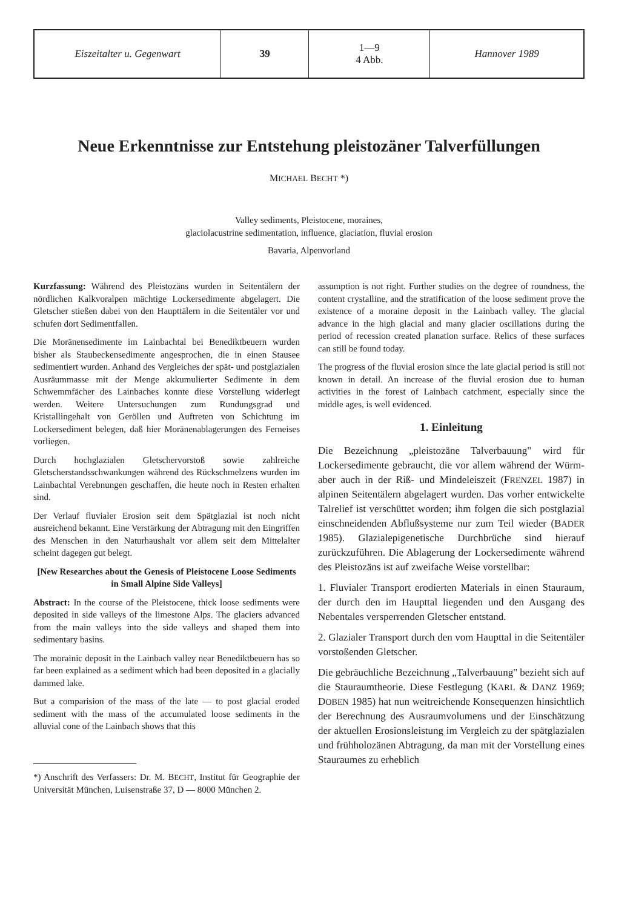| Eiszeitalter u. Gegenwart | 39 | 1—9 4 Abb. | Hannover 1989 |
Neue Erkenntnisse zur Entstehung pleistozäner Talverfüllungen
MICHAEL BECHT *)
Valley sediments, Pleistocene, moraines,
glaciolacustrine sedimentation, influence, glaciation, fluvial erosion
Bavaria, Alpenvorland
Kurzfassung: Während des Pleistozäns wurden in Seitentälern der nördlichen Kalkvoralpen mächtige Lockersedimente abgelagert. Die Gletscher stießen dabei von den Haupttälern in die Seitentäler vor und schufen dort Sedimentfallen.
Die Moränensedimente im Lainbachtal bei Benediktbeuern wurden bisher als Staubeckensedimente angesprochen, die in einen Stausee sedimentiert wurden. Anhand des Vergleiches der spät- und postglazialen Ausräummasse mit der Menge akkumulierter Sedimente in dem Schwemmfächer des Lainbaches konnte diese Vorstellung widerlegt werden. Weitere Untersuchungen zum Rundungsgrad und Kristallingehalt von Geröllen und Auftreten von Schichtung im Lockersediment belegen, daß hier Moränenablagerungen des Ferneises vorliegen.
Durch hochglazialen Gletschervorstoß sowie zahlreiche Gletscherstandsschwankungen während des Rückschmelzens wurden im Lainbachtal Verebnungen geschaffen, die heute noch in Resten erhalten sind.
Der Verlauf fluvialer Erosion seit dem Spätglazial ist noch nicht ausreichend bekannt. Eine Verstärkung der Abtragung mit den Eingriffen des Menschen in den Naturhaushalt vor allem seit dem Mittelalter scheint dagegen gut belegt.
[New Researches about the Genesis of Pleistocene Loose Sediments in Small Alpine Side Valleys]
Abstract: In the course of the Pleistocene, thick loose sediments were deposited in side valleys of the limestone Alps. The glaciers advanced from the main valleys into the side valleys and shaped them into sedimentary basins.
The morainic deposit in the Lainbach valley near Benediktbeuern has so far been explained as a sediment which had been deposited in a glacially dammed lake.
But a comparision of the mass of the late — to post glacial eroded sediment with the mass of the accumulated loose sediments in the alluvial cone of the Lainbach shows that this
*) Anschrift des Verfassers: Dr. M. BECHT, Institut für Geographie der Universität München, Luisenstraße 37, D — 8000 München 2.
assumption is not right. Further studies on the degree of roundness, the content crystalline, and the stratification of the loose sediment prove the existence of a moraine deposit in the Lainbach valley. The glacial advance in the high glacial and many glacier oscillations during the period of recession created planation surface. Relics of these surfaces can still be found today.
The progress of the fluvial erosion since the late glacial period is still not known in detail. An increase of the fluvial erosion due to human activities in the forest of Lainbach catchment, especially since the middle ages, is well evidenced.
1. Einleitung
Die Bezeichnung „pleistozäne Talverbauung" wird für Lockersedimente gebraucht, die vor allem während der Würm- aber auch in der Riß- und Mindeleiszeit (FRENZEL 1987) in alpinen Seitentälern abgelagert wurden. Das vorher entwickelte Talrelief ist verschüttet worden; ihm folgen die sich postglazial einschneidenden Abflußsysteme nur zum Teil wieder (BADER 1985). Glazialepigenetische Durchbrüche sind hierauf zurückzuführen. Die Ablagerung der Lockersedimente während des Pleistozäns ist auf zweifache Weise vorstellbar:
1. Fluvialer Transport erodierten Materials in einen Stauraum, der durch den im Haupttal liegenden und den Ausgang des Nebentales versperrenden Gletscher entstand.
2. Glazialer Transport durch den vom Haupttal in die Seitentäler vorstoßenden Gletscher.
Die gebräuchliche Bezeichnung „Talverbauung" bezieht sich auf die Stauraumtheorie. Diese Festlegung (KARL & DANZ 1969; DOBEN 1985) hat nun weitreichende Konsequenzen hinsichtlich der Berechnung des Ausraumvolumens und der Einschätzung der aktuellen Erosionsleistung im Vergleich zu der spätglazialen und frühholozänen Abtragung, da man mit der Vorstellung eines Stauraumes zu erheblich